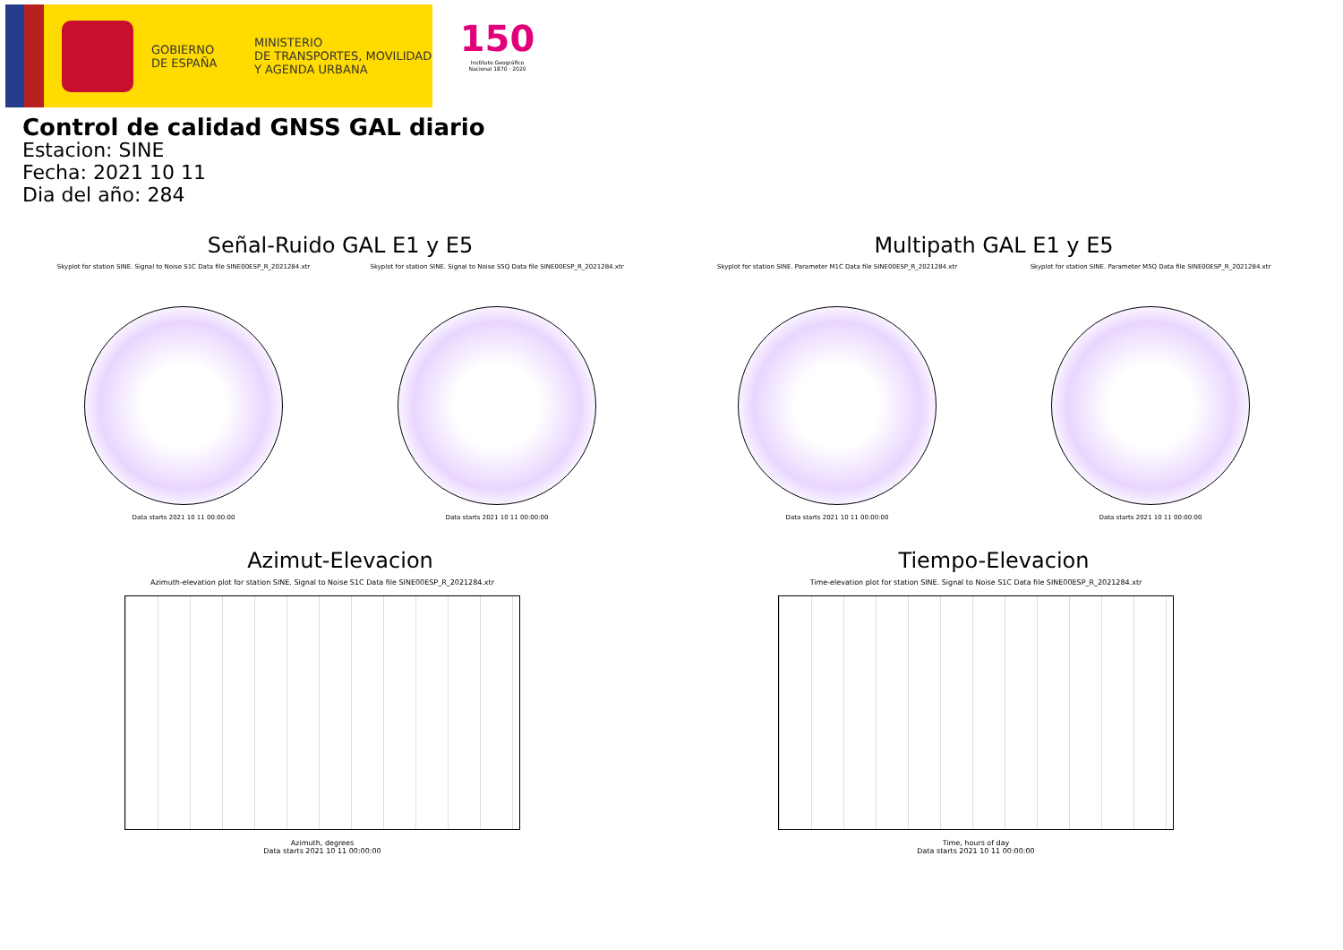GOBIERNO
DE ESPAÑA
MINISTERIO
DE TRANSPORTES, MOVILIDAD
Y AGENDA URBANA
150
Instituto Geográfico Nacional 1870 · 2020
Control de calidad GNSS GAL diario
Estacion: SINE
Fecha: 2021 10 11
Dia del año: 284
Señal-Ruido GAL E1 y E5
Skyplot for station SINE. Signal to Noise S1C Data file SINE00ESP_R_2021284.xtr
Data starts 2021 10 11 00:00:00
Skyplot for station SINE. Signal to Noise S5Q Data file SINE00ESP_R_2021284.xtr
Data starts 2021 10 11 00:00:00
Multipath GAL E1 y E5
Skyplot for station SINE. Parameter M1C Data file SINE00ESP_R_2021284.xtr
Data starts 2021 10 11 00:00:00
Skyplot for station SINE. Parameter M5Q Data file SINE00ESP_R_2021284.xtr
Data starts 2021 10 11 00:00:00
Azimut-Elevacion
Azimuth-elevation plot for station SINE. Signal to Noise S1C Data file SINE00ESP_R_2021284.xtr
Azimuth, degrees
Data starts 2021 10 11 00:00:00
Tiempo-Elevacion
Time-elevation plot for station SINE. Signal to Noise S1C Data file SINE00ESP_R_2021284.xtr
Time, hours of day
Data starts 2021 10 11 00:00:00